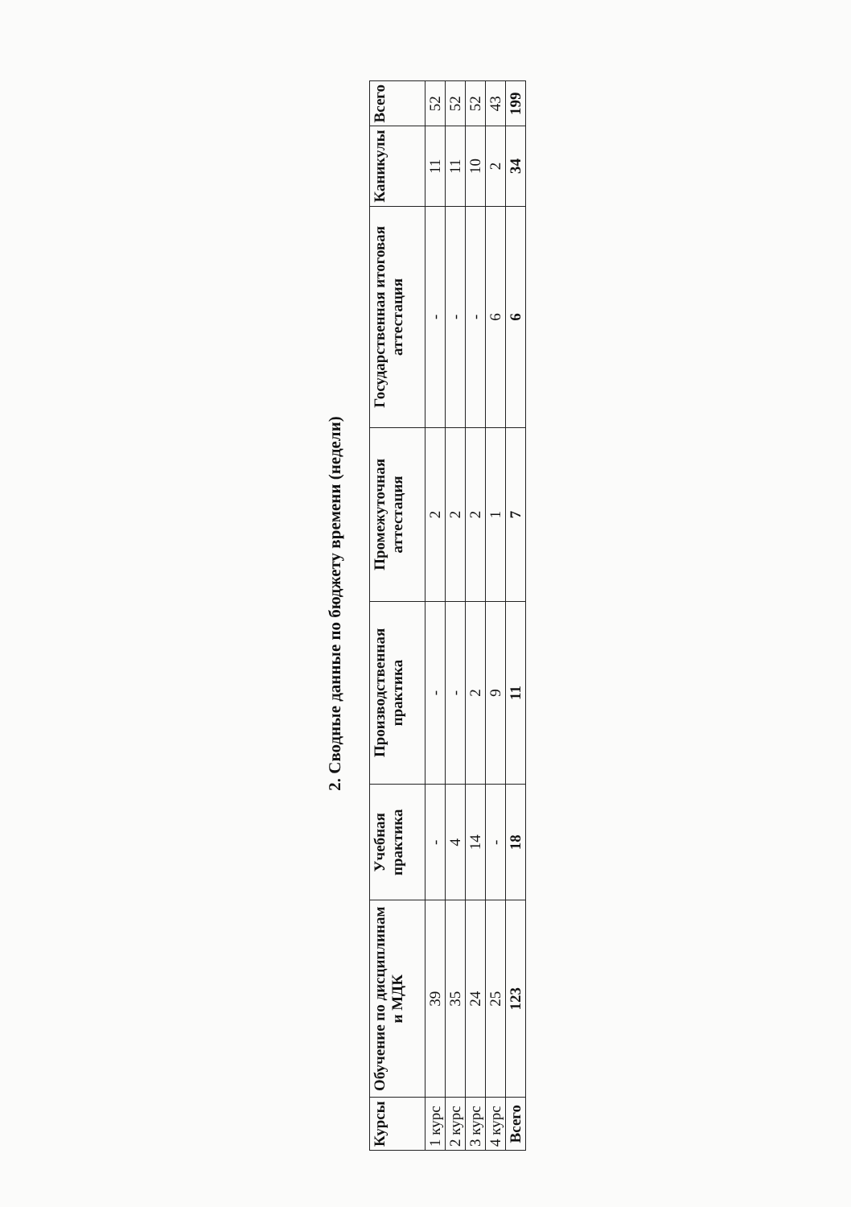2. Сводные данные по бюджету времени (недели)
| Курсы | Обучение по дисциплинам и МДК | Учебная практика | Производственная практика | Промежуточная аттестация | Государственная итоговая аттестация | Каникулы | Всего |
| --- | --- | --- | --- | --- | --- | --- | --- |
| 1 курс | 39 | - | - | 2 | - | 11 | 52 |
| 2 курс | 35 | 4 | - | 2 | - | 11 | 52 |
| 3 курс | 24 | 14 | 2 | 2 | - | 10 | 52 |
| 4 курс | 25 | - | 9 | 1 | 6 | 2 | 43 |
| Всего | 123 | 18 | 11 | 7 | 6 | 34 | 199 |